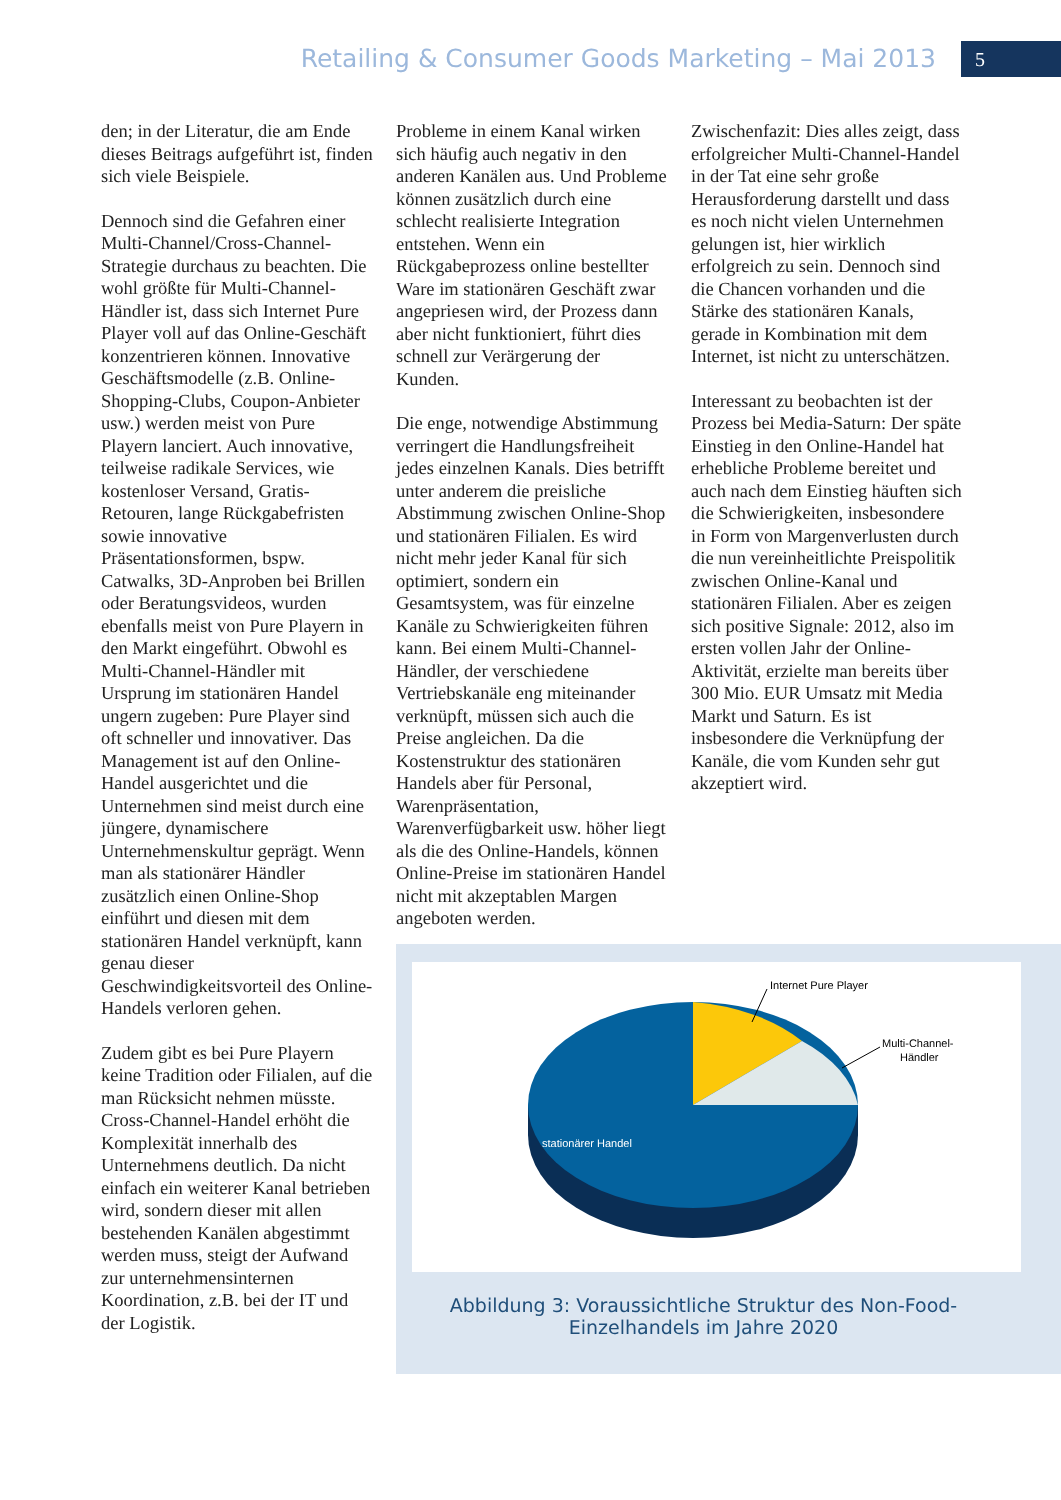Retailing & Consumer Goods Marketing – Mai 2013
5
den; in der Literatur, die am Ende dieses Beitrags aufgeführt ist, finden sich viele Beispiele.
Dennoch sind die Gefahren einer Multi-Channel/Cross-Channel-Strategie durchaus zu beachten. Die wohl größte für Multi-Channel-Händler ist, dass sich Internet Pure Player voll auf das Online-Geschäft konzentrieren können. Innovative Geschäftsmodelle (z.B. Online-Shopping-Clubs, Coupon-Anbieter usw.) werden meist von Pure Playern lanciert. Auch innovative, teilweise radikale Services, wie kostenloser Versand, Gratis-Retouren, lange Rückgabefristen sowie innovative Präsentationsformen, bspw. Catwalks, 3D-Anproben bei Brillen oder Beratungsvideos, wurden ebenfalls meist von Pure Playern in den Markt eingeführt. Obwohl es Multi-Channel-Händler mit Ursprung im stationären Handel ungern zugeben: Pure Player sind oft schneller und innovativer. Das Management ist auf den Online-Handel ausgerichtet und die Unternehmen sind meist durch eine jüngere, dynamischere Unternehmenskultur geprägt. Wenn man als stationärer Händler zusätzlich einen Online-Shop einführt und diesen mit dem stationären Handel verknüpft, kann genau dieser Geschwindigkeitsvorteil des Online-Handels verloren gehen.
Zudem gibt es bei Pure Playern keine Tradition oder Filialen, auf die man Rücksicht nehmen müsste. Cross-Channel-Handel erhöht die Komplexität innerhalb des Unternehmens deutlich. Da nicht einfach ein weiterer Kanal betrieben wird, sondern dieser mit allen bestehenden Kanälen abgestimmt werden muss, steigt der Aufwand zur unternehmensinternen Koordination, z.B. bei der IT und der Logistik.
Probleme in einem Kanal wirken sich häufig auch negativ in den anderen Kanälen aus. Und Probleme können zusätzlich durch eine schlecht realisierte Integration entstehen. Wenn ein Rückgabeprozess online bestellter Ware im stationären Geschäft zwar angepriesen wird, der Prozess dann aber nicht funktioniert, führt dies schnell zur Verärgerung der Kunden.
Die enge, notwendige Abstimmung verringert die Handlungsfreiheit jedes einzelnen Kanals. Dies betrifft unter anderem die preisliche Abstimmung zwischen Online-Shop und stationären Filialen. Es wird nicht mehr jeder Kanal für sich optimiert, sondern ein Gesamtsystem, was für einzelne Kanäle zu Schwierigkeiten führen kann. Bei einem Multi-Channel-Händler, der verschiedene Vertriebskanäle eng miteinander verknüpft, müssen sich auch die Preise angleichen. Da die Kostenstruktur des stationären Handels aber für Personal, Warenpräsentation, Warenverfügbarkeit usw. höher liegt als die des Online-Handels, können Online-Preise im stationären Handel nicht mit akzeptablen Margen angeboten werden.
Zwischenfazit: Dies alles zeigt, dass erfolgreicher Multi-Channel-Handel in der Tat eine sehr große Herausforderung darstellt und dass es noch nicht vielen Unternehmen gelungen ist, hier wirklich erfolgreich zu sein. Dennoch sind die Chancen vorhanden und die Stärke des stationären Kanals, gerade in Kombination mit dem Internet, ist nicht zu unterschätzen.
Interessant zu beobachten ist der Prozess bei Media-Saturn: Der späte Einstieg in den Online-Handel hat erhebliche Probleme bereitet und auch nach dem Einstieg häuften sich die Schwierigkeiten, insbesondere in Form von Margenverlusten durch die nun vereinheitlichte Preispolitik zwischen Online-Kanal und stationären Filialen. Aber es zeigen sich positive Signale: 2012, also im ersten vollen Jahr der Online-Aktivität, erzielte man bereits über 300 Mio. EUR Umsatz mit Media Markt und Saturn. Es ist insbesondere die Verknüpfung der Kanäle, die vom Kunden sehr gut akzeptiert wird.
stationärer Handel
Internet Pure Player
Multi-Channel-
Händler
Abbildung 3: Voraussichtliche Struktur des Non-Food-
Einzelhandels im Jahre 2020